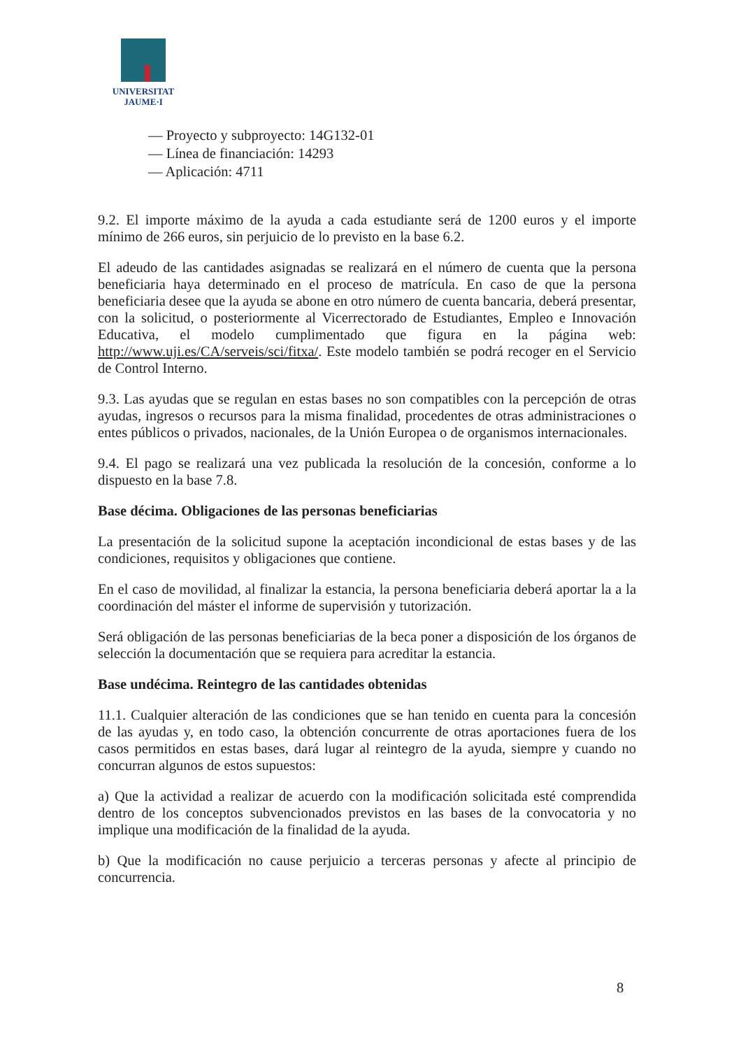UNIVERSITAT
JAUME·I
— Proyecto y subproyecto: 14G132-01
— Línea de financiación: 14293
— Aplicación: 4711
9.2. El importe máximo de la ayuda a cada estudiante será de 1200 euros y el importe mínimo de 266 euros, sin perjuicio de lo previsto en la base 6.2.
El adeudo de las cantidades asignadas se realizará en el número de cuenta que la persona beneficiaria haya determinado en el proceso de matrícula. En caso de que la persona beneficiaria desee que la ayuda se abone en otro número de cuenta bancaria, deberá presentar, con la solicitud, o posteriormente al Vicerrectorado de Estudiantes, Empleo e Innovación Educativa, el modelo cumplimentado que figura en la página web: http://www.uji.es/CA/serveis/sci/fitxa/. Este modelo también se podrá recoger en el Servicio de Control Interno.
9.3. Las ayudas que se regulan en estas bases no son compatibles con la percepción de otras ayudas, ingresos o recursos para la misma finalidad, procedentes de otras administraciones o entes públicos o privados, nacionales, de la Unión Europea o de organismos internacionales.
9.4. El pago se realizará una vez publicada la resolución de la concesión, conforme a lo dispuesto en la base 7.8.
Base décima. Obligaciones de las personas beneficiarias
La presentación de la solicitud supone la aceptación incondicional de estas bases y de las condiciones, requisitos y obligaciones que contiene.
En el caso de movilidad, al finalizar la estancia, la persona beneficiaria deberá aportar la a la coordinación del máster el informe de supervisión y tutorización.
Será obligación de las personas beneficiarias de la beca poner a disposición de los órganos de selección la documentación que se requiera para acreditar la estancia.
Base undécima. Reintegro de las cantidades obtenidas
11.1. Cualquier alteración de las condiciones que se han tenido en cuenta para la concesión de las ayudas y, en todo caso, la obtención concurrente de otras aportaciones fuera de los casos permitidos en estas bases, dará lugar al reintegro de la ayuda, siempre y cuando no concurran algunos de estos supuestos:
a) Que la actividad a realizar de acuerdo con la modificación solicitada esté comprendida dentro de los conceptos subvencionados previstos en las bases de la convocatoria y no implique una modificación de la finalidad de la ayuda.
b) Que la modificación no cause perjuicio a terceras personas y afecte al principio de concurrencia.
8